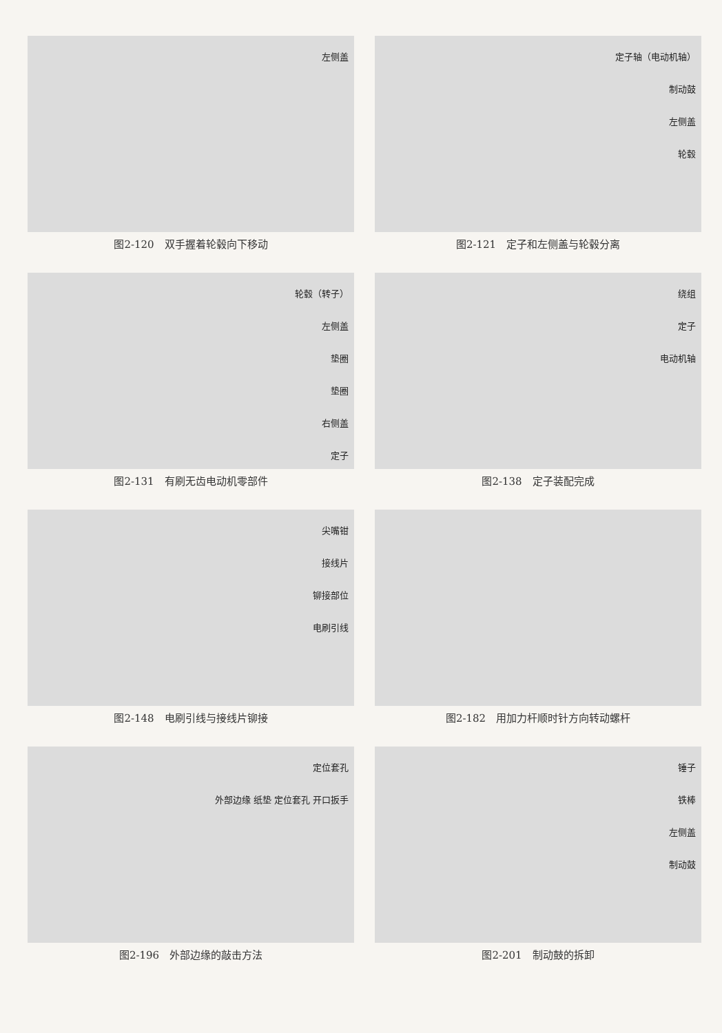左侧盖
图2-120　双手握着轮毂向下移动
定子轴（电动机轴）
制动鼓
左侧盖
轮毂
图2-121　定子和左侧盖与轮毂分离
轮毂（转子）
左侧盖
垫圈
垫圈
右侧盖
定子
图2-131　有刷无齿电动机零部件
绕组
定子
电动机轴
图2-138　定子装配完成
尖嘴钳
接线片
铆接部位
电刷引线
图2-148　电刷引线与接线片铆接
图2-182　用加力杆顺时针方向转动螺杆
定位套孔
外部边缘 纸垫 定位套孔 开口扳手
图2-196　外部边缘的敲击方法
锤子
铁棒
左侧盖
制动鼓
图2-201　制动鼓的拆卸